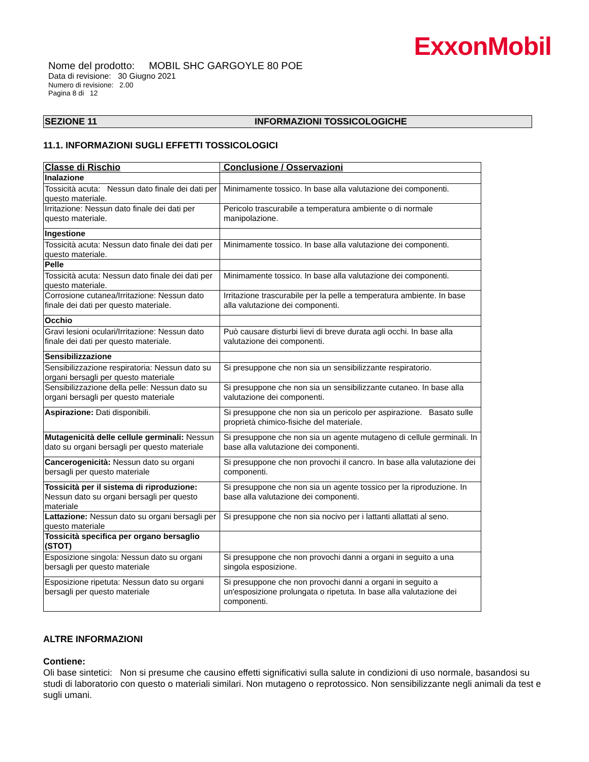ExxonMobil
Nome del prodotto: MOBIL SHC GARGOYLE 80 POE
Data di revisione: 30 Giugno 2021
Numero di revisione: 2.00
Pagina 8 di 12
SEZIONE 11 INFORMAZIONI TOSSICOLOGICHE
11.1. INFORMAZIONI SUGLI EFFETTI TOSSICOLOGICI
| Classe di Rischio | Conclusione / Osservazioni |
| --- | --- |
| Inalazione | |
| Tossicità acuta: Nessun dato finale dei dati per questo materiale. | Minimamente tossico. In base alla valutazione dei componenti. |
| Irritazione: Nessun dato finale dei dati per questo materiale. | Pericolo trascurabile a temperatura ambiente o di normale manipolazione. |
| Ingestione | |
| Tossicità acuta: Nessun dato finale dei dati per questo materiale. | Minimamente tossico. In base alla valutazione dei componenti. |
| Pelle | |
| Tossicità acuta: Nessun dato finale dei dati per questo materiale. | Minimamente tossico. In base alla valutazione dei componenti. |
| Corrosione cutanea/Irritazione: Nessun dato finale dei dati per questo materiale. | Irritazione trascurabile per la pelle a temperatura ambiente. In base alla valutazione dei componenti. |
| Occhio | |
| Gravi lesioni oculari/Irritazione: Nessun dato finale dei dati per questo materiale. | Può causare disturbi lievi di breve durata agli occhi. In base alla valutazione dei componenti. |
| Sensibilizzazione | |
| Sensibilizzazione respiratoria: Nessun dato su organi bersagli per questo materiale | Si presuppone che non sia un sensibilizzante respiratorio. |
| Sensibilizzazione della pelle: Nessun dato su organi bersagli per questo materiale | Si presuppone che non sia un sensibilizzante cutaneo. In base alla valutazione dei componenti. |
| Aspirazione: Dati disponibili. | Si presuppone che non sia un pericolo per aspirazione. Basato sulle proprietà chimico-fisiche del materiale. |
| Mutagenicità delle cellule germinali: Nessun dato su organi bersagli per questo materiale | Si presuppone che non sia un agente mutageno di cellule germinali. In base alla valutazione dei componenti. |
| Cancerogenicità: Nessun dato su organi bersagli per questo materiale | Si presuppone che non provochi il cancro. In base alla valutazione dei componenti. |
| Tossicità per il sistema di riproduzione: Nessun dato su organi bersagli per questo materiale | Si presuppone che non sia un agente tossico per la riproduzione. In base alla valutazione dei componenti. |
| Lattazione: Nessun dato su organi bersagli per questo materiale | Si presuppone che non sia nocivo per i lattanti allattati al seno. |
| Tossicità specifica per organo bersaglio (STOT) | |
| Esposizione singola: Nessun dato su organi bersagli per questo materiale | Si presuppone che non provochi danni a organi in seguito a una singola esposizione. |
| Esposizione ripetuta: Nessun dato su organi bersagli per questo materiale | Si presuppone che non provochi danni a organi in seguito a un'esposizione prolungata o ripetuta. In base alla valutazione dei componenti. |
ALTRE INFORMAZIONI
Contiene:
Oli base sintetici: Non si presume che causino effetti significativi sulla salute in condizioni di uso normale, basandosi su studi di laboratorio con questo o materiali similari. Non mutageno o reprotossico. Non sensibilizzante negli animali da test e sugli umani.